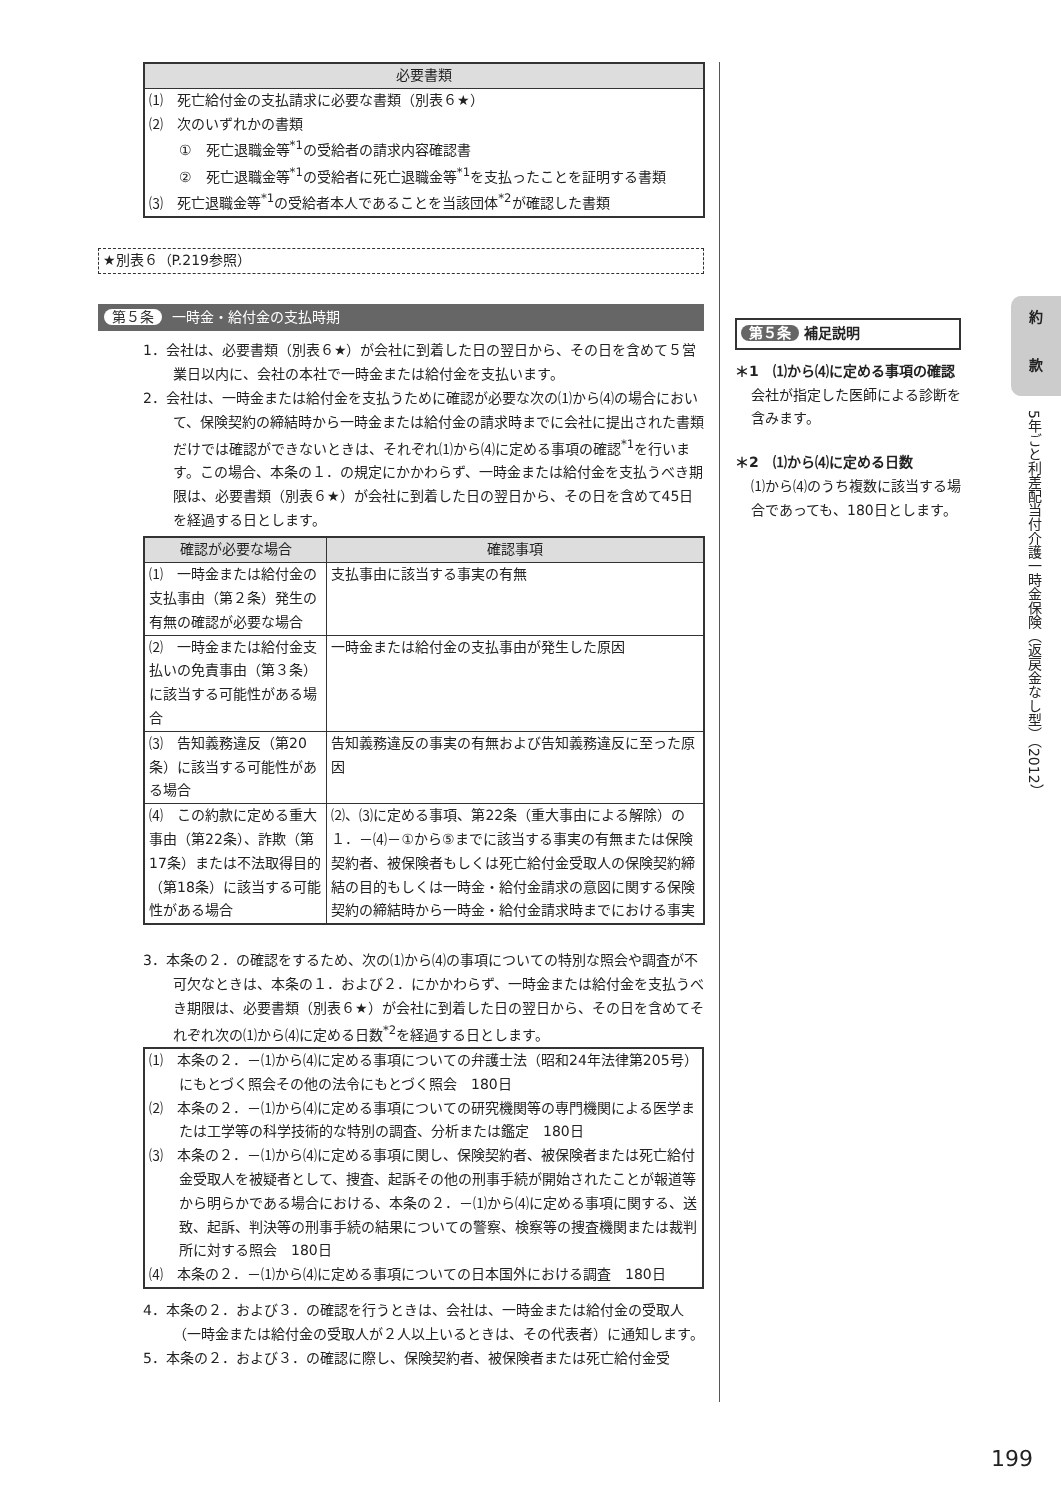| 必要書類 |
| --- |
| ⑴ 死亡給付金の支払請求に必要な書類（別表６★） ⑵ 次のいずれかの書類 ① 死亡退職金等<sup>*1</sup>の受給者の請求内容確認書 ② 死亡退職金等<sup>*1</sup>の受給者に死亡退職金等<sup>*1</sup>を支払ったことを証明する書類 ⑶ 死亡退職金等<sup>*1</sup>の受給者本人であることを当該団体<sup>*2</sup>が確認した書類 |
★別表６（P.219参照）
第５条 一時金・給付金の支払時期
1．会社は、必要書類（別表６★）が会社に到着した日の翌日から、その日を含めて５営業日以内に、会社の本社で一時金または給付金を支払います。
2．会社は、一時金または給付金を支払うために確認が必要な次の⑴から⑷の場合において、保険契約の締結時から一時金または給付金の請求時までに会社に提出された書類だけでは確認ができないときは、それぞれ⑴から⑷に定める事項の確認<sup>*1</sup>を行います。この場合、本条の１．の規定にかかわらず、一時金または給付金を支払うべき期限は、必要書類（別表６★）が会社に到着した日の翌日から、その日を含めて45日を経過する日とします。
| 確認が必要な場合 | 確認事項 |
| --- | --- |
| ⑴ 一時金または給付金の支払事由（第２条）発生の有無の確認が必要な場合 | 支払事由に該当する事実の有無 |
| ⑵ 一時金または給付金支払いの免責事由（第３条）に該当する可能性がある場合 | 一時金または給付金の支払事由が発生した原因 |
| ⑶ 告知義務違反（第20条）に該当する可能性がある場合 | 告知義務違反の事実の有無および告知義務違反に至った原因 |
| ⑷ この約款に定める重大事由（第22条）、詐欺（第17条）または不法取得目的（第18条）に該当する可能性がある場合 | ⑵、⑶に定める事項、第22条（重大事由による解除）の１．－⑷－①から⑤までに該当する事実の有無または保険契約者、被保険者もしくは死亡給付金受取人の保険契約締結の目的もしくは一時金・給付金請求の意図に関する保険契約の締結時から一時金・給付金請求時までにおける事実 |
3．本条の２．の確認をするため、次の⑴から⑷の事項についての特別な照会や調査が不可欠なときは、本条の１．および２．にかかわらず、一時金または給付金を支払うべき期限は、必要書類（別表６★）が会社に到着した日の翌日から、その日を含めてそれぞれ次の⑴から⑷に定める日数<sup>*2</sup>を経過する日とします。
⑴　本条の２．－⑴から⑷に定める事項についての弁護士法（昭和24年法律第205号）にもとづく照会その他の法令にもとづく照会　180日
⑵　本条の２．－⑴から⑷に定める事項についての研究機関等の専門機関による医学または工学等の科学技術的な特別の調査、分析または鑑定　180日
⑶　本条の２．－⑴から⑷に定める事項に関し、保険契約者、被保険者または死亡給付金受取人を被疑者として、捜査、起訴その他の刑事手続が開始されたことが報道等から明らかである場合における、本条の２．－⑴から⑷に定める事項に関する、送致、起訴、判決等の刑事手続の結果についての警察、検察等の捜査機関または裁判所に対する照会　180日
⑷　本条の２．－⑴から⑷に定める事項についての日本国外における調査　180日
4．本条の２．および３．の確認を行うときは、会社は、一時金または給付金の受取人（一時金または給付金の受取人が２人以上いるときは、その代表者）に通知します。
5．本条の２．および３．の確認に際し、保険契約者、被保険者または死亡給付金受
第５条 補足説明
＊1　⑴から⑷に定める事項の確認
会社が指定した医師による診断を含みます。
＊2　⑴から⑷に定める日数
⑴から⑷のうち複数に該当する場合であっても、180日とします。
約
款
5年ごと利差配当付介護一時金保険（返戻金なし型）（2012）
199